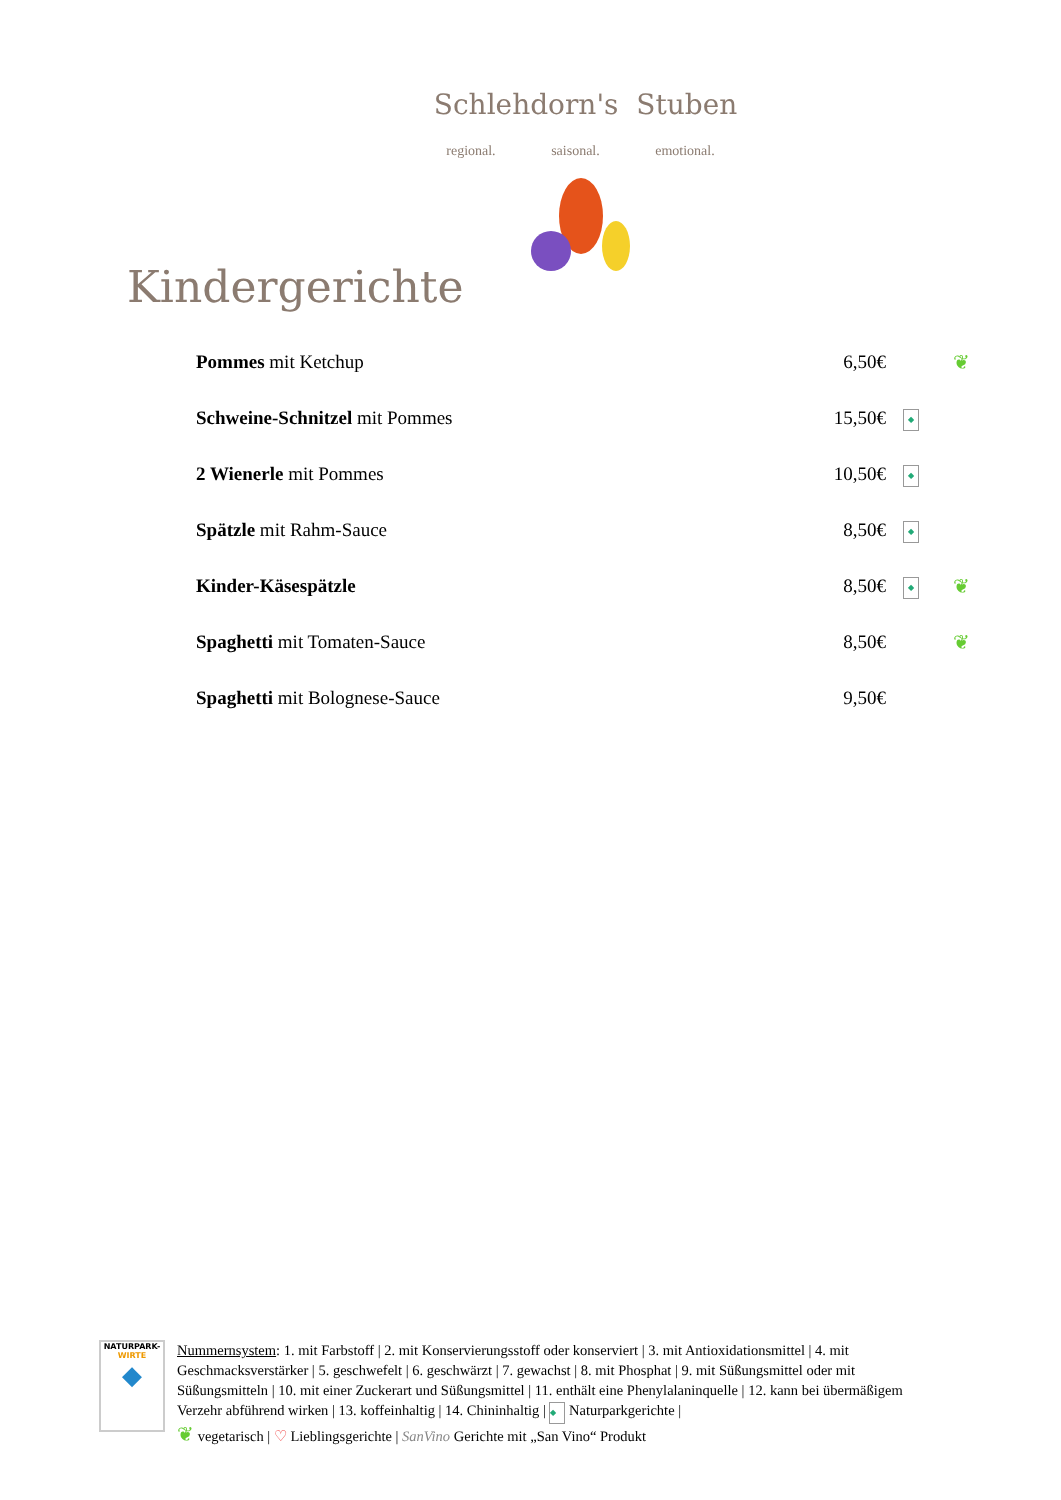Schlehdorn's Stuben
regional. saisonal. emotional.
Kindergerichte
| Pommes mit Ketchup | 6,50€ | | ❦ |
| Schweine-Schnitzel mit Pommes | 15,50€ | ◆ | |
| 2 Wienerle mit Pommes | 10,50€ | ◆ | |
| Spätzle mit Rahm-Sauce | 8,50€ | ◆ | |
| Kinder-Käsespätzle | 8,50€ | ◆ | ❦ |
| Spaghetti mit Tomaten-Sauce | 8,50€ | | ❦ |
| Spaghetti mit Bolognese-Sauce | 9,50€ | | |
NATURPARK-
WIRTE
◆
Nummernsystem: 1. mit Farbstoff | 2. mit Konservierungsstoff oder konserviert | 3. mit Antioxidationsmittel | 4. mit Geschmacksverstärker | 5. geschwefelt | 6. geschwärzt | 7. gewachst | 8. mit Phosphat | 9. mit Süßungsmittel oder mit Süßungsmitteln | 10. mit einer Zuckerart und Süßungsmittel | 11. enthält eine Phenylalaninquelle | 12. kann bei übermäßigem Verzehr abführend wirken | 13. koffeinhaltig | 14. Chininhaltig | ◆ Naturparkgerichte |
❦ vegetarisch | ♡ Lieblingsgerichte | SanVino Gerichte mit „San Vino“ Produkt